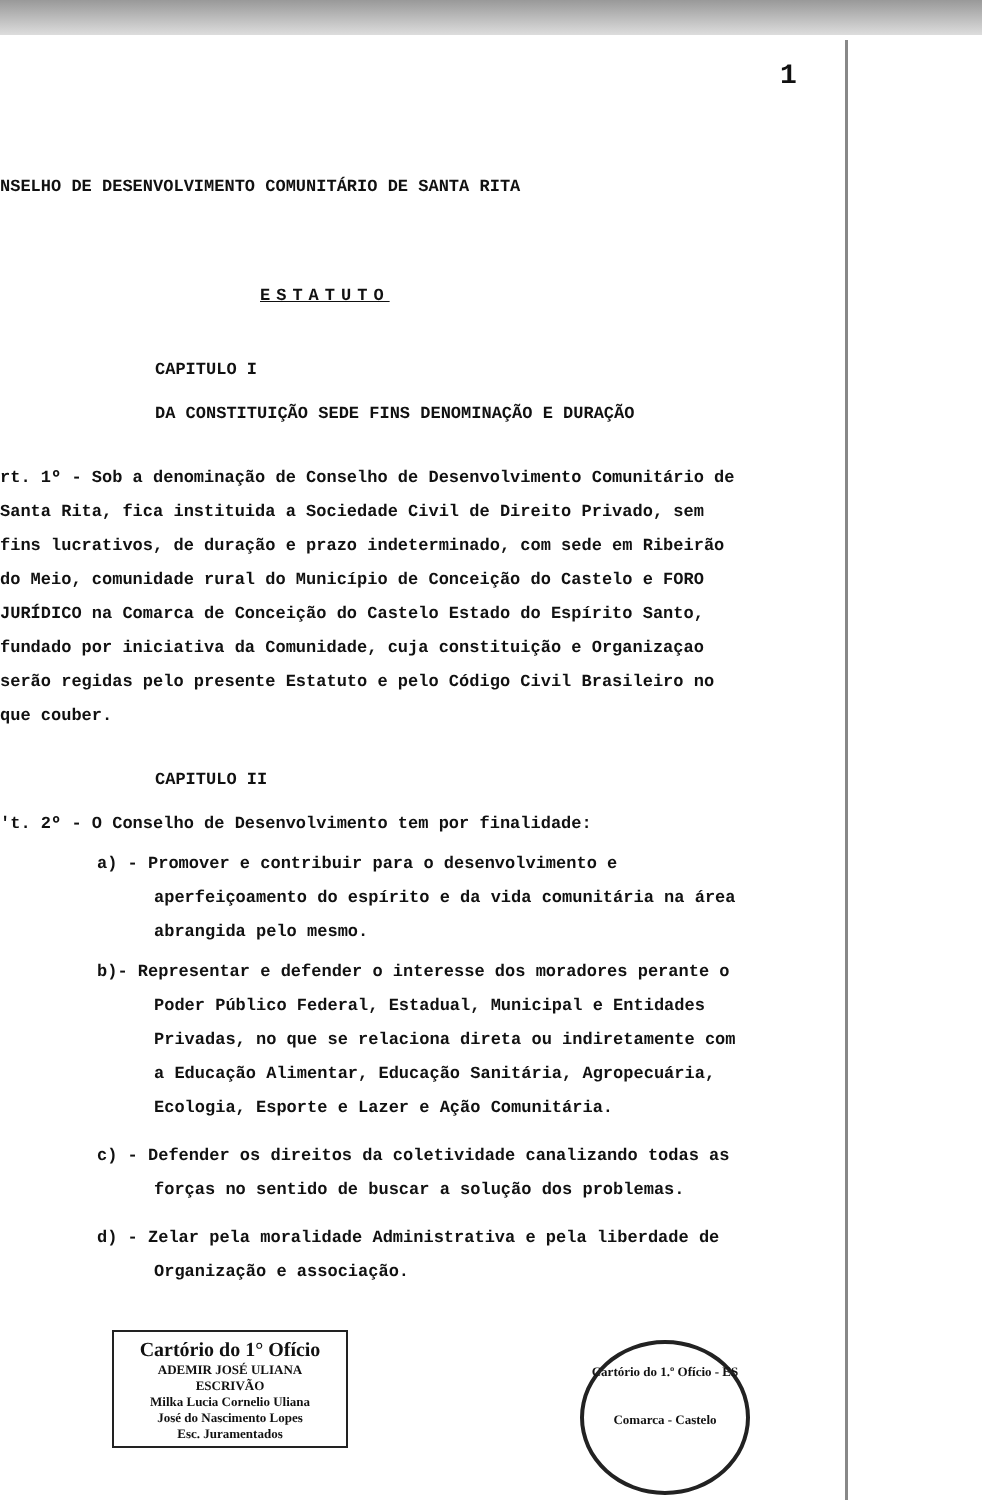1
NSELHO DE DESENVOLVIMENTO COMUNITÁRIO DE SANTA RITA
ESTATUTO
CAPITULO I
DA CONSTITUIÇÃO SEDE FINS DENOMINAÇÃO E DURAÇÃO
rt. 1º - Sob a denominação de Conselho de Desenvolvimento Comunitário de Santa Rita, fica instituida a Sociedade Civil de Direito Privado, sem fins lucrativos, de duração e prazo indeterminado, com sede em Ribeirão do Meio, comunidade rural do Município de Conceição do Castelo e FORO JURÍDICO na Comarca de Conceição do Castelo Estado do Espírito Santo, fundado por iniciativa da Comunidade, cuja constituição e Organizaçao serão regidas pelo presente Estatuto e pelo Código Civil Brasileiro no que couber.
CAPITULO II
't. 2º - O Conselho de Desenvolvimento tem por finalidade:
a) - Promover e contribuir para o desenvolvimento e aperfeiçoamento do espírito e da vida comunitária na área abrangida pelo mesmo.
b)- Representar e defender o interesse dos moradores perante o Poder Público Federal, Estadual, Municipal e Entidades Privadas, no que se relaciona direta ou indiretamente com a Educação Alimentar, Educação Sanitária, Agropecuária, Ecologia, Esporte e Lazer e Ação Comunitária.
c) - Defender os direitos da coletividade canalizando todas as forças no sentido de buscar a solução dos problemas.
d) - Zelar pela moralidade Administrativa e pela liberdade de Organização e associação.
Cartório do 1° Ofício
ADEMIR JOSÉ ULIANA
ESCRIVÃO
Milka Lucia Cornelio Uliana
José do Nascimento Lopes
Esc. Juramentados
Cartório do 1.º Ofício - ES
Comarca - Castelo